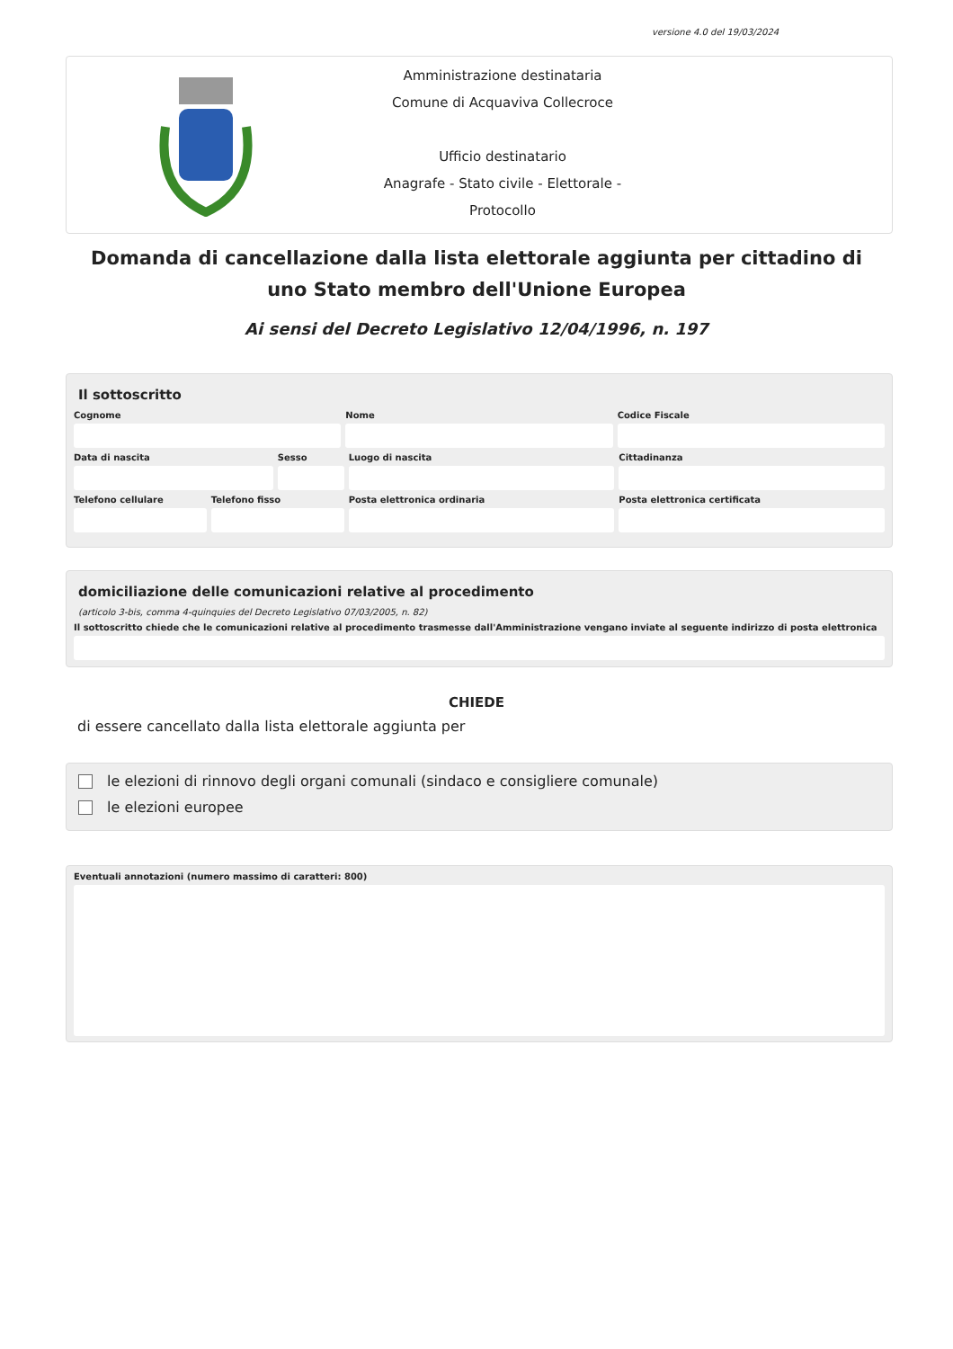versione 4.0 del 19/03/2024
Amministrazione destinataria
Comune di Acquaviva Collecroce
Ufficio destinatario
Anagrafe - Stato civile - Elettorale - Protocollo
Domanda di cancellazione dalla lista elettorale aggiunta per cittadino di uno Stato membro dell'Unione Europea
Ai sensi del Decreto Legislativo 12/04/1996, n. 197
Il sottoscritto
Cognome Nome Codice Fiscale
Data di nascita Sesso Luogo di nascita Cittadinanza
Telefono cellulare Telefono fisso Posta elettronica ordinaria Posta elettronica certificata
domiciliazione delle comunicazioni relative al procedimento
(articolo 3-bis, comma 4-quinquies del Decreto Legislativo 07/03/2005, n. 82)
Il sottoscritto chiede che le comunicazioni relative al procedimento trasmesse dall'Amministrazione vengano inviate al seguente indirizzo di posta elettronica
CHIEDE
di essere cancellato dalla lista elettorale aggiunta per
le elezioni di rinnovo degli organi comunali (sindaco e consigliere comunale)
le elezioni europee
Eventuali annotazioni (numero massimo di caratteri: 800)